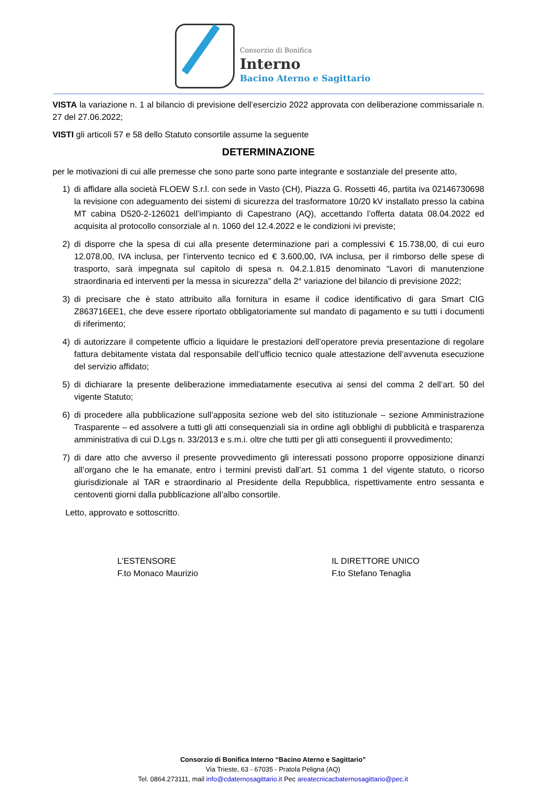Consorzio di Bonifica
Interno
Bacino Aterno e Sagittario
VISTA la variazione n. 1 al bilancio di previsione dell’esercizio 2022 approvata con deliberazione commissariale n. 27 del 27.06.2022;
VISTI gli articoli 57 e 58 dello Statuto consortile assume la seguente
DETERMINAZIONE
per le motivazioni di cui alle premesse che sono parte sono parte integrante e sostanziale del presente atto,
1) di affidare alla società FLOEW S.r.l. con sede in Vasto (CH), Piazza G. Rossetti 46, partita iva 02146730698 la revisione con adeguamento dei sistemi di sicurezza del trasformatore 10/20 kV installato presso la cabina MT cabina D520-2-126021 dell’impianto di Capestrano (AQ), accettando l’offerta datata 08.04.2022 ed acquisita al protocollo consorziale al n. 1060 del 12.4.2022 e le condizioni ivi previste;
2) di disporre che la spesa di cui alla presente determinazione pari a complessivi € 15.738,00, di cui euro 12.078,00, IVA inclusa, per l’intervento tecnico ed € 3.600,00, IVA inclusa, per il rimborso delle spese di trasporto, sarà impegnata sul capitolo di spesa n. 04.2.1.815 denominato “Lavori di manutenzione straordinaria ed interventi per la messa in sicurezza” della 2° variazione del bilancio di previsione 2022;
3) di precisare che è stato attribuito alla fornitura in esame il codice identificativo di gara Smart CIG Z863716EE1, che deve essere riportato obbligatoriamente sul mandato di pagamento e su tutti i documenti di riferimento;
4) di autorizzare il competente ufficio a liquidare le prestazioni dell’operatore previa presentazione di regolare fattura debitamente vistata dal responsabile dell’ufficio tecnico quale attestazione dell’avvenuta esecuzione del servizio affidato;
5) di dichiarare la presente deliberazione immediatamente esecutiva ai sensi del comma 2 dell’art. 50 del vigente Statuto;
6) di procedere alla pubblicazione sull’apposita sezione web del sito istituzionale – sezione Amministrazione Trasparente – ed assolvere a tutti gli atti consequenziali sia in ordine agli obblighi di pubblicità e trasparenza amministrativa di cui D.Lgs n. 33/2013 e s.m.i. oltre che tutti per gli atti conseguenti il provvedimento;
7) di dare atto che avverso il presente provvedimento gli interessati possono proporre opposizione dinanzi all’organo che le ha emanate, entro i termini previsti dall’art. 51 comma 1 del vigente statuto, o ricorso giurisdizionale al TAR e straordinario al Presidente della Repubblica, rispettivamente entro sessanta e centoventi giorni dalla pubblicazione all’albo consortile.
Letto, approvato e sottoscritto.
L’ESTENSORE
F.to Monaco Maurizio
IL DIRETTORE UNICO
F.to Stefano Tenaglia
Consorzio di Bonifica Interno “Bacino Aterno e Sagittario”
Via Trieste, 63 - 67035 - Pratola Peligna (AQ)
Tel. 0864.273111, mail info@cdaternosagittario.it Pec areatecnicacbaternosagittario@pec.it